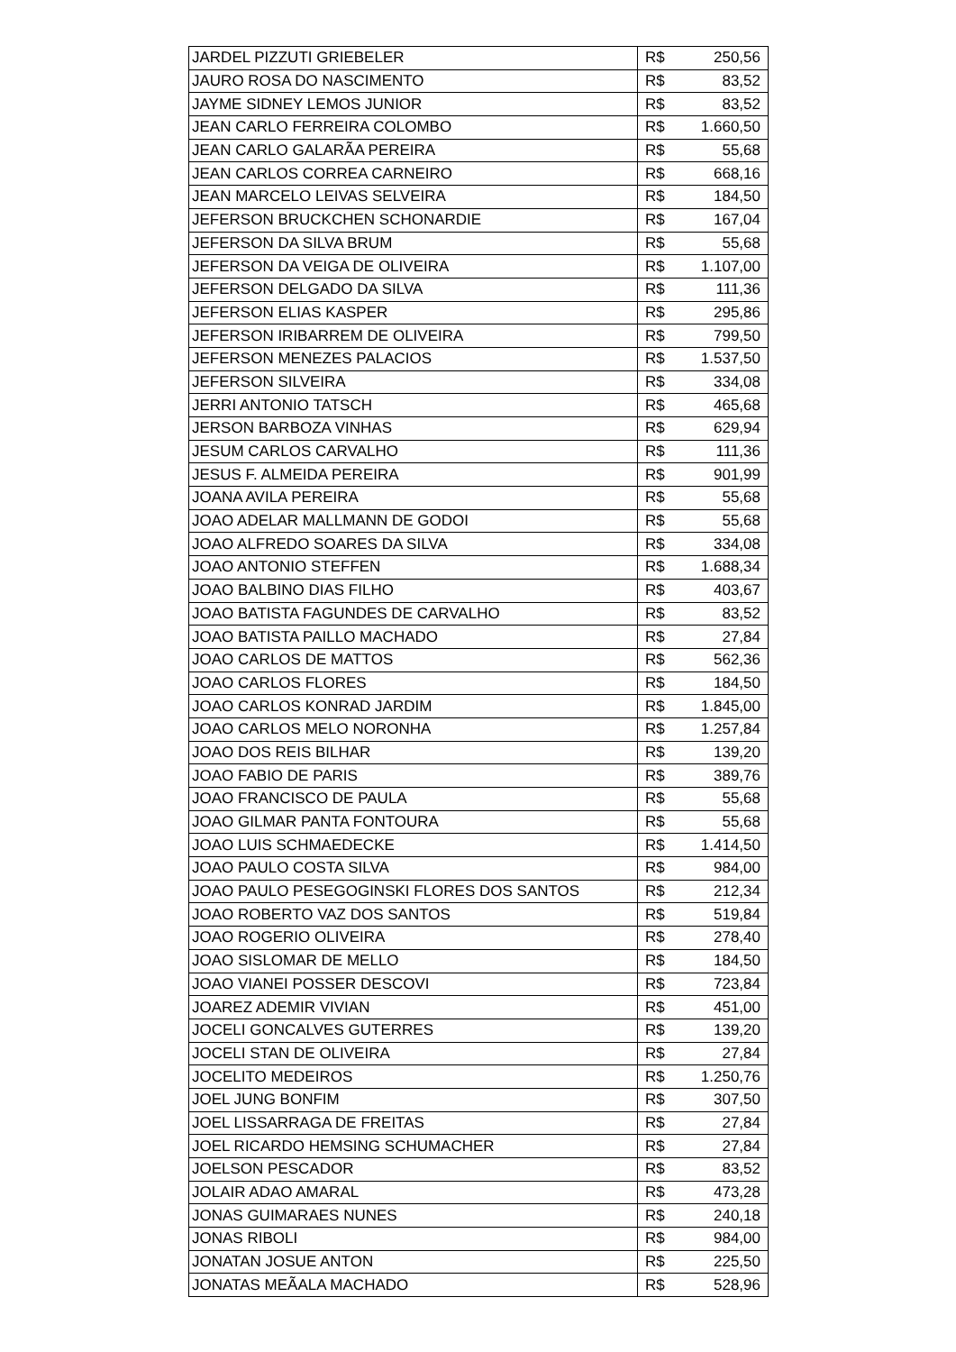| JARDEL PIZZUTI GRIEBELER | R$ | 250,56 |
| JAURO ROSA DO NASCIMENTO | R$ | 83,52 |
| JAYME SIDNEY LEMOS JUNIOR | R$ | 83,52 |
| JEAN CARLO FERREIRA COLOMBO | R$ | 1.660,50 |
| JEAN CARLO GALARÃA PEREIRA | R$ | 55,68 |
| JEAN CARLOS CORREA CARNEIRO | R$ | 668,16 |
| JEAN MARCELO LEIVAS SELVEIRA | R$ | 184,50 |
| JEFERSON BRUCKCHEN SCHONARDIE | R$ | 167,04 |
| JEFERSON DA SILVA BRUM | R$ | 55,68 |
| JEFERSON DA VEIGA DE OLIVEIRA | R$ | 1.107,00 |
| JEFERSON DELGADO DA SILVA | R$ | 111,36 |
| JEFERSON ELIAS KASPER | R$ | 295,86 |
| JEFERSON IRIBARREM DE OLIVEIRA | R$ | 799,50 |
| JEFERSON MENEZES PALACIOS | R$ | 1.537,50 |
| JEFERSON SILVEIRA | R$ | 334,08 |
| JERRI ANTONIO TATSCH | R$ | 465,68 |
| JERSON BARBOZA VINHAS | R$ | 629,94 |
| JESUM CARLOS CARVALHO | R$ | 111,36 |
| JESUS F. ALMEIDA PEREIRA | R$ | 901,99 |
| JOANA AVILA PEREIRA | R$ | 55,68 |
| JOAO ADELAR MALLMANN DE GODOI | R$ | 55,68 |
| JOAO ALFREDO SOARES DA SILVA | R$ | 334,08 |
| JOAO ANTONIO STEFFEN | R$ | 1.688,34 |
| JOAO BALBINO DIAS FILHO | R$ | 403,67 |
| JOAO BATISTA FAGUNDES DE CARVALHO | R$ | 83,52 |
| JOAO BATISTA PAILLO MACHADO | R$ | 27,84 |
| JOAO CARLOS DE MATTOS | R$ | 562,36 |
| JOAO CARLOS FLORES | R$ | 184,50 |
| JOAO CARLOS KONRAD JARDIM | R$ | 1.845,00 |
| JOAO CARLOS MELO NORONHA | R$ | 1.257,84 |
| JOAO DOS REIS BILHAR | R$ | 139,20 |
| JOAO FABIO DE PARIS | R$ | 389,76 |
| JOAO FRANCISCO DE PAULA | R$ | 55,68 |
| JOAO GILMAR PANTA FONTOURA | R$ | 55,68 |
| JOAO LUIS SCHMAEDECKE | R$ | 1.414,50 |
| JOAO PAULO COSTA SILVA | R$ | 984,00 |
| JOAO PAULO PESEGOGINSKI FLORES DOS SANTOS | R$ | 212,34 |
| JOAO ROBERTO VAZ DOS SANTOS | R$ | 519,84 |
| JOAO ROGERIO OLIVEIRA | R$ | 278,40 |
| JOAO SISLOMAR DE MELLO | R$ | 184,50 |
| JOAO VIANEI POSSER DESCOVI | R$ | 723,84 |
| JOAREZ ADEMIR VIVIAN | R$ | 451,00 |
| JOCELI GONCALVES GUTERRES | R$ | 139,20 |
| JOCELI STAN DE OLIVEIRA | R$ | 27,84 |
| JOCELITO MEDEIROS | R$ | 1.250,76 |
| JOEL JUNG BONFIM | R$ | 307,50 |
| JOEL LISSARRAGA DE FREITAS | R$ | 27,84 |
| JOEL RICARDO HEMSING SCHUMACHER | R$ | 27,84 |
| JOELSON PESCADOR | R$ | 83,52 |
| JOLAIR ADAO AMARAL | R$ | 473,28 |
| JONAS GUIMARAES NUNES | R$ | 240,18 |
| JONAS RIBOLI | R$ | 984,00 |
| JONATAN JOSUE ANTON | R$ | 225,50 |
| JONATAS MEÃALA MACHADO | R$ | 528,96 |